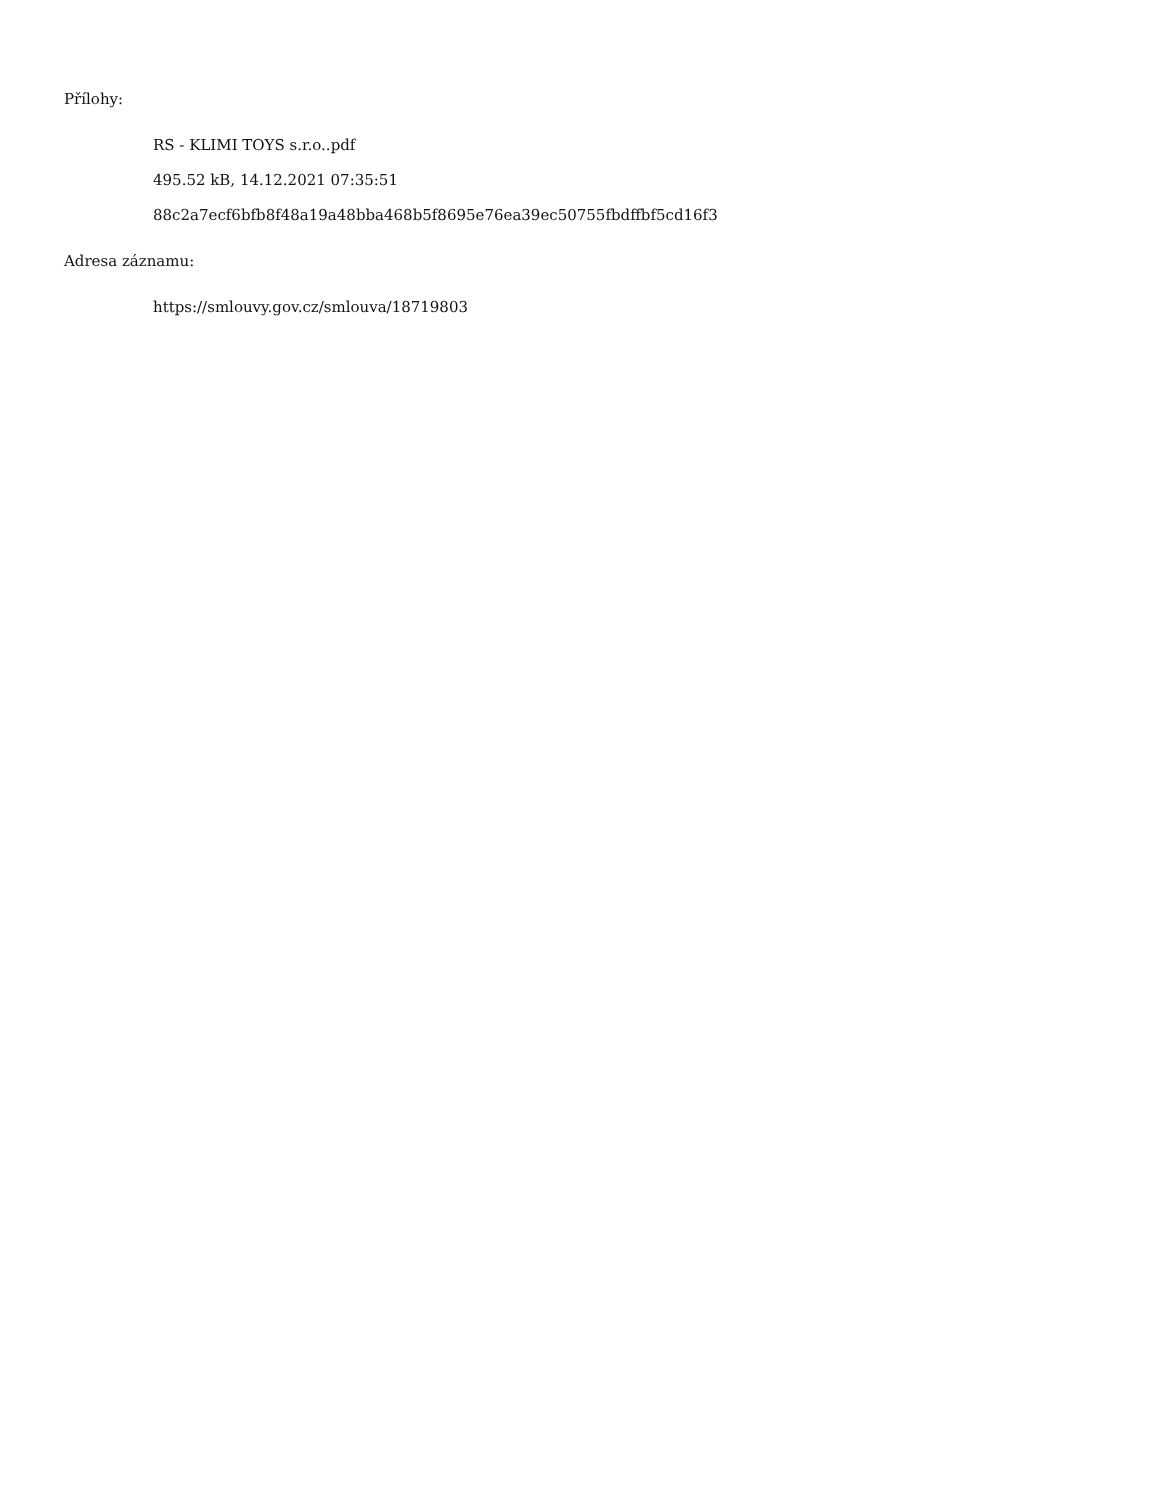Přílohy:
RS - KLIMI TOYS s.r.o..pdf
495.52 kB, 14.12.2021 07:35:51
88c2a7ecf6bfb8f48a19a48bba468b5f8695e76ea39ec50755fbdffbf5cd16f3
Adresa záznamu:
https://smlouvy.gov.cz/smlouva/18719803